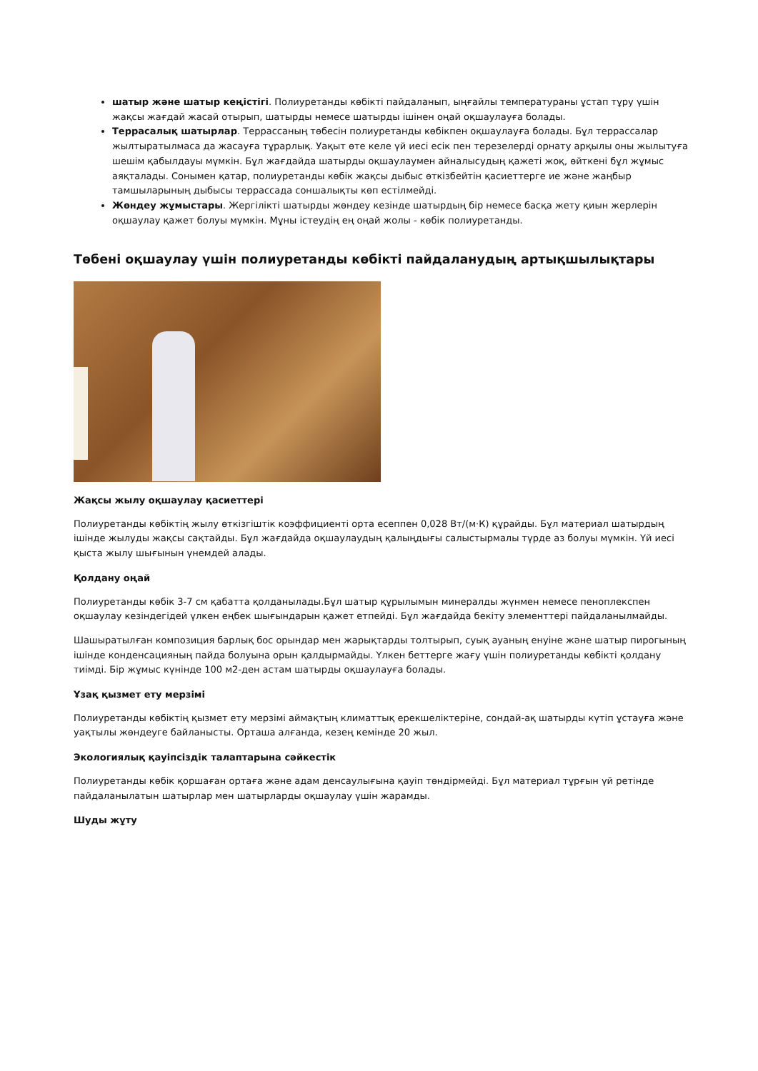шатыр және шатыр кеңістігі. Полиуретанды көбікті пайдаланып, ыңғайлы температураны ұстап тұру үшін жақсы жағдай жасай отырып, шатырды немесе шатырды ішінен оңай оқшаулауға болады.
Террасалық шатырлар. Террассаның төбесін полиуретанды көбікпен оқшаулауға болады. Бұл террассалар жылтыратылмаса да жасауға тұрарлық. Уақыт өте келе үй иесі есік пен терезелерді орнату арқылы оны жылытуға шешім қабылдауы мүмкін. Бұл жағдайда шатырды оқшаулаумен айналысудың қажеті жоқ, өйткені бұл жұмыс аяқталады. Сонымен қатар, полиуретанды көбік жақсы дыбыс өткізбейтін қасиеттерге ие және жаңбыр тамшыларының дыбысы террассада соншалықты көп естілмейді.
Жөндеу жұмыстары. Жергілікті шатырды жөндеу кезінде шатырдың бір немесе басқа жету қиын жерлерін оқшаулау қажет болуы мүмкін. Мұны істеудің ең оңай жолы - көбік полиуретанды.
Төбені оқшаулау үшін полиуретанды көбікті пайдаланудың артықшылықтары
Жақсы жылу оқшаулау қасиеттері
Полиуретанды көбіктің жылу өткізгіштік коэффициенті орта есеппен 0,028 Вт/(м·К) құрайды. Бұл материал шатырдың ішінде жылуды жақсы сақтайды. Бұл жағдайда оқшаулаудың қалыңдығы салыстырмалы түрде аз болуы мүмкін. Үй иесі қыста жылу шығынын үнемдей алады.
Қолдану оңай
Полиуретанды көбік 3-7 см қабатта қолданылады.Бұл шатыр құрылымын минералды жүнмен немесе пеноплекспен оқшаулау кезіндегідей үлкен еңбек шығындарын қажет етпейді. Бұл жағдайда бекіту элементтері пайдаланылмайды.
Шашыратылған композиция барлық бос орындар мен жарықтарды толтырып, суық ауаның енуіне және шатыр пирогының ішінде конденсацияның пайда болуына орын қалдырмайды. Үлкен беттерге жағу үшін полиуретанды көбікті қолдану тиімді. Бір жұмыс күнінде 100 м2-ден астам шатырды оқшаулауға болады.
Ұзақ қызмет ету мерзімі
Полиуретанды көбіктің қызмет ету мерзімі аймақтың климаттық ерекшеліктеріне, сондай-ақ шатырды күтіп ұстауға және уақтылы жөндеуге байланысты. Орташа алғанда, кезең кемінде 20 жыл.
Экологиялық қауіпсіздік талаптарына сәйкестік
Полиуретанды көбік қоршаған ортаға және адам денсаулығына қауіп төндірмейді. Бұл материал тұрғын үй ретінде пайдаланылатын шатырлар мен шатырларды оқшаулау үшін жарамды.
Шуды жұту